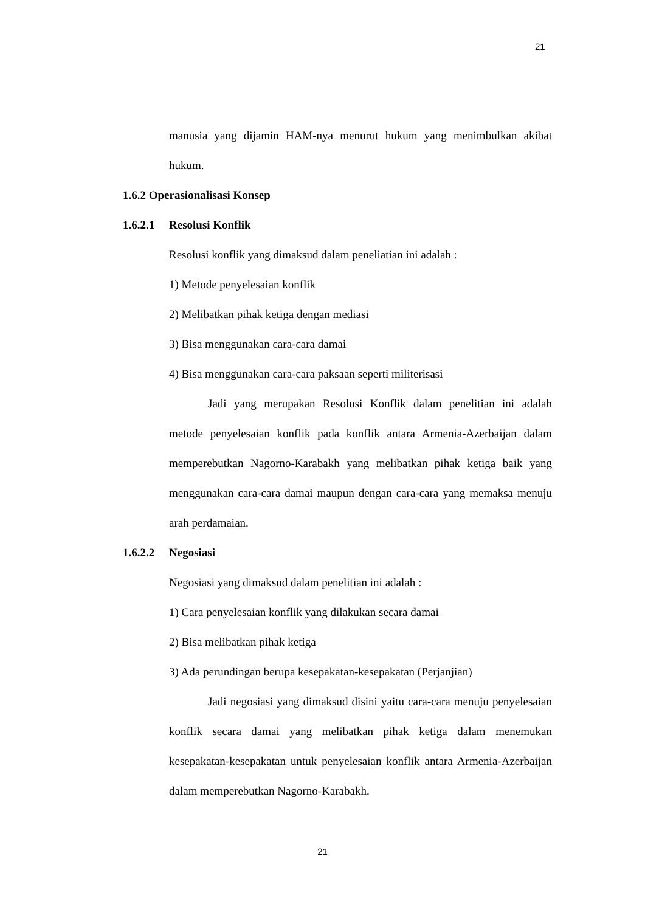21
manusia yang dijamin HAM-nya menurut hukum yang menimbulkan akibat hukum.
1.6.2 Operasionalisasi Konsep
1.6.2.1 Resolusi Konflik
Resolusi konflik yang dimaksud dalam peneliatian ini adalah :
1) Metode penyelesaian konflik
2) Melibatkan pihak ketiga dengan mediasi
3) Bisa menggunakan cara-cara damai
4) Bisa menggunakan cara-cara paksaan seperti militerisasi
Jadi yang merupakan Resolusi Konflik dalam penelitian ini adalah metode penyelesaian konflik pada konflik antara Armenia-Azerbaijan dalam memperebutkan Nagorno-Karabakh yang melibatkan pihak ketiga baik yang menggunakan cara-cara damai maupun dengan cara-cara yang memaksa menuju arah perdamaian.
1.6.2.2 Negosiasi
Negosiasi yang dimaksud dalam penelitian ini adalah :
1) Cara penyelesaian konflik yang dilakukan secara damai
2) Bisa melibatkan pihak ketiga
3) Ada perundingan berupa kesepakatan-kesepakatan (Perjanjian)
Jadi negosiasi yang dimaksud disini yaitu cara-cara menuju penyelesaian konflik secara damai yang melibatkan pihak ketiga dalam menemukan kesepakatan-kesepakatan untuk penyelesaian konflik antara Armenia-Azerbaijan dalam memperebutkan Nagorno-Karabakh.
21